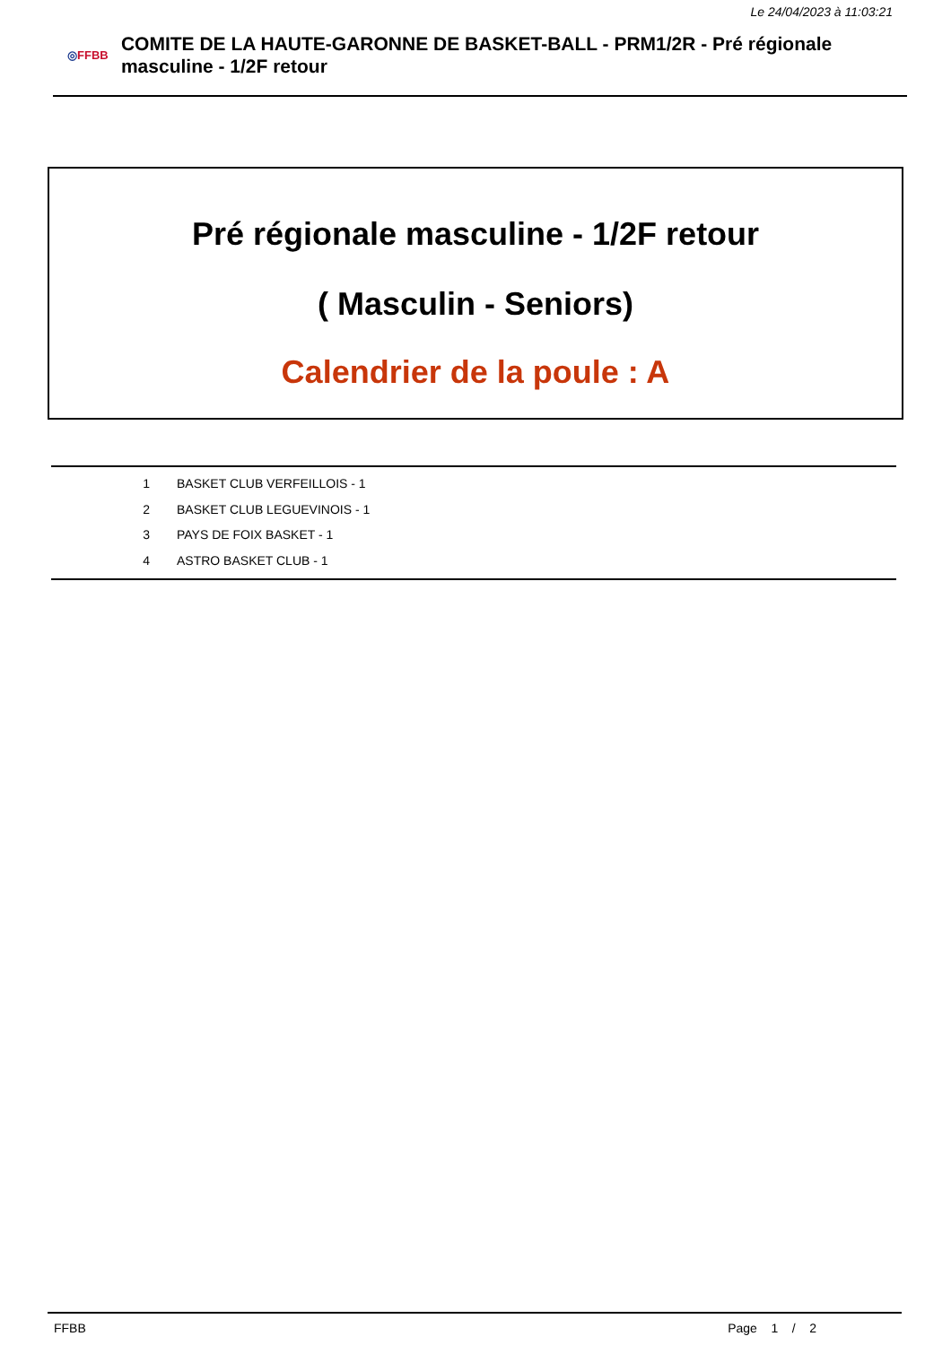Le 24/04/2023 à 11:03:21
◎FFBB
COMITE DE LA HAUTE-GARONNE DE BASKET-BALL - PRM1/2R - Pré régionale masculine - 1/2F retour
Pré régionale masculine - 1/2F retour
( Masculin - Seniors)
Calendrier de la poule : A
| 1 | BASKET CLUB VERFEILLOIS - 1 |
| 2 | BASKET CLUB LEGUEVINOIS - 1 |
| 3 | PAYS DE FOIX BASKET - 1 |
| 4 | ASTRO BASKET CLUB - 1 |
FFBB Page 1 / 2